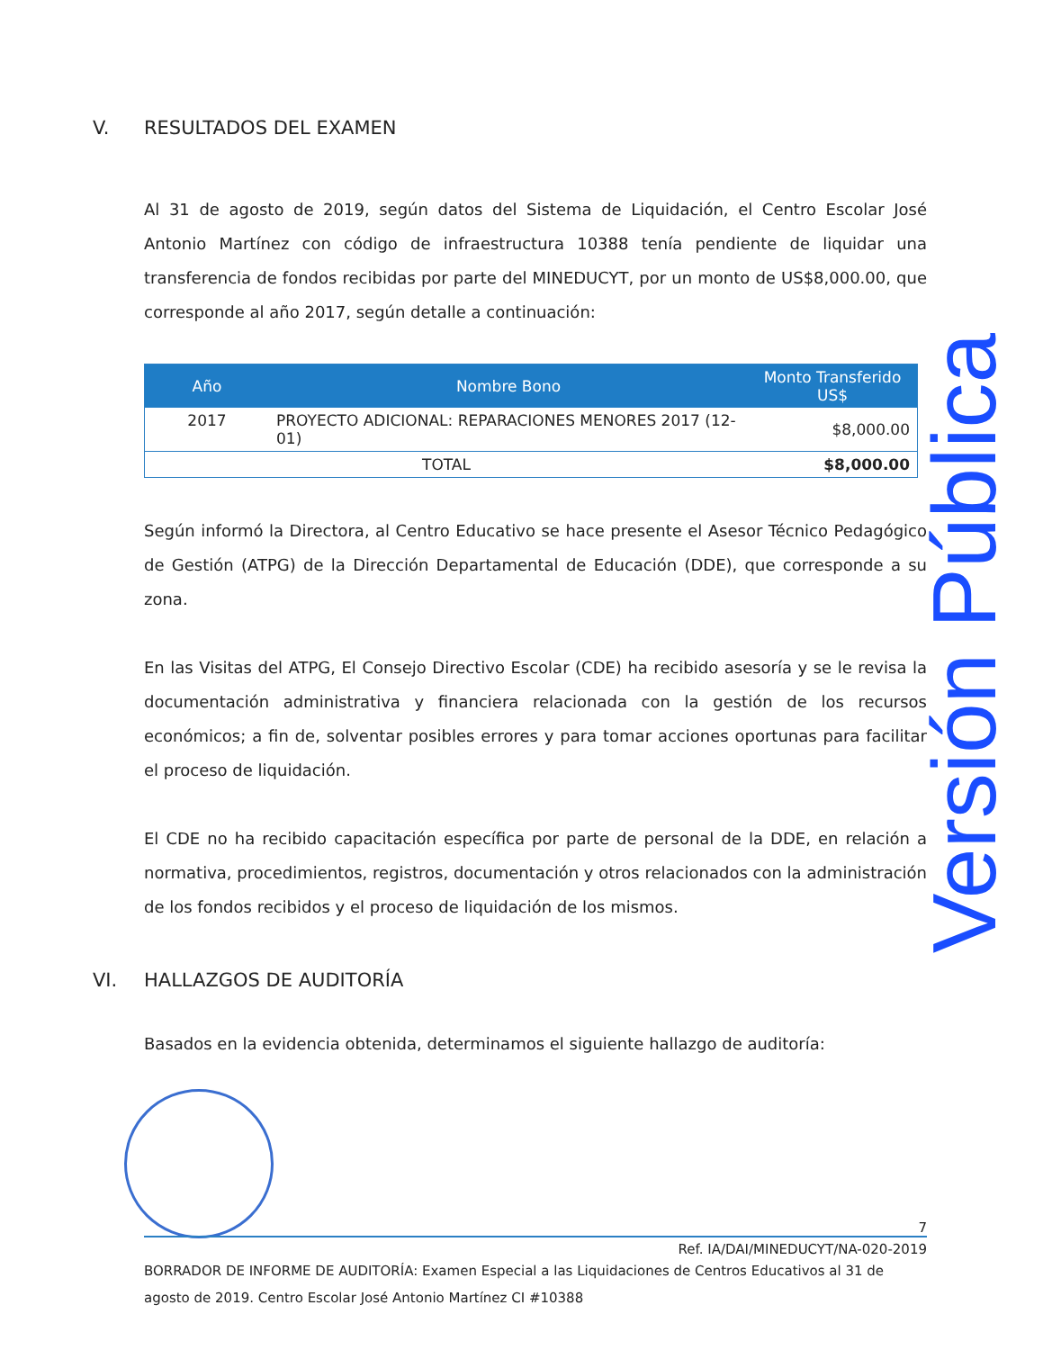V. RESULTADOS DEL EXAMEN
Al 31 de agosto de 2019, según datos del Sistema de Liquidación, el Centro Escolar José Antonio Martínez con código de infraestructura 10388 tenía pendiente de liquidar una transferencia de fondos recibidas por parte del MINEDUCYT, por un monto de US$8,000.00, que corresponde al año 2017, según detalle a continuación:
| Año | Nombre Bono | Monto Transferido US$ |
| --- | --- | --- |
| 2017 | PROYECTO ADICIONAL: REPARACIONES MENORES 2017 (12-01) | $8,000.00 |
| TOTAL | | $8,000.00 |
Según informó la Directora, al Centro Educativo se hace presente el Asesor Técnico Pedagógico de Gestión (ATPG) de la Dirección Departamental de Educación (DDE), que corresponde a su zona.
En las Visitas del ATPG, El Consejo Directivo Escolar (CDE) ha recibido asesoría y se le revisa la documentación administrativa y financiera relacionada con la gestión de los recursos económicos; a fin de, solventar posibles errores y para tomar acciones oportunas para facilitar el proceso de liquidación.
El CDE no ha recibido capacitación específica por parte de personal de la DDE, en relación a normativa, procedimientos, registros, documentación y otros relacionados con la administración de los fondos recibidos y el proceso de liquidación de los mismos.
VI. HALLAZGOS DE AUDITORÍA
Basados en la evidencia obtenida, determinamos el siguiente hallazgo de auditoría:
Versión Pública
7
Ref. IA/DAI/MINEDUCYT/NA-020-2019
BORRADOR DE INFORME DE AUDITORÍA: Examen Especial a las Liquidaciones de Centros Educativos al 31 de agosto de 2019. Centro Escolar José Antonio Martínez CI #10388